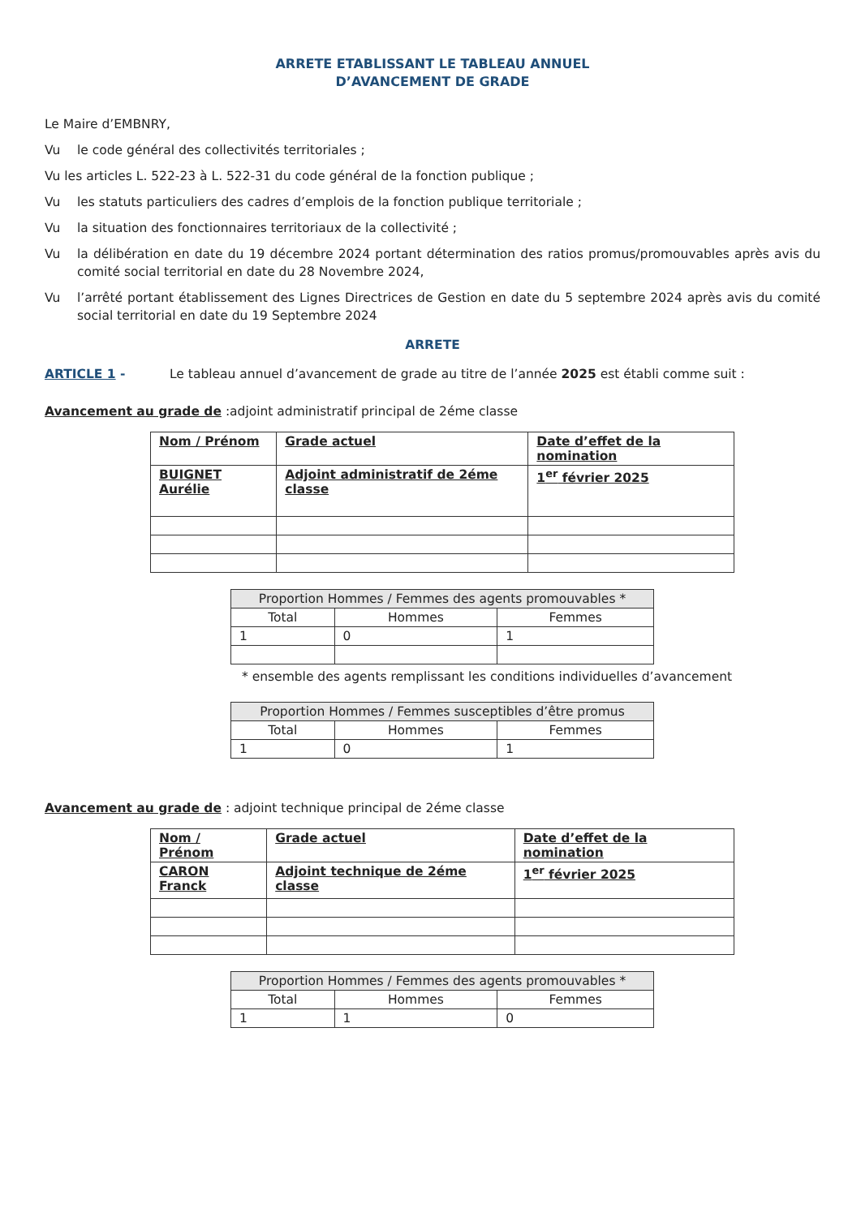ARRETE ETABLISSANT LE TABLEAU ANNUEL
D’AVANCEMENT DE GRADE
Le Maire d’EMBNRY,
Vu le code général des collectivités territoriales ;
Vu les articles L. 522-23 à L. 522-31 du code général de la fonction publique ;
Vu les statuts particuliers des cadres d’emplois de la fonction publique territoriale ;
Vu la situation des fonctionnaires territoriaux de la collectivité ;
Vu la délibération en date du 19 décembre 2024 portant détermination des ratios promus/promouvables après avis du comité social territorial en date du 28 Novembre 2024,
Vu l’arrêté portant établissement des Lignes Directrices de Gestion en date du 5 septembre 2024 après avis du comité social territorial en date du 19 Septembre 2024
ARRETE
ARTICLE 1 - Le tableau annuel d’avancement de grade au titre de l’année 2025 est établi comme suit :
Avancement au grade de :adjoint administratif principal de 2éme classe
| Nom / Prénom | Grade actuel | Date d’effet de la nomination |
| BUIGNET Aurélie | Adjoint administratif de 2éme classe | 1<sup>er</sup> février 2025 |
| Proportion Hommes / Femmes des agents promouvables * | | |
| --- | --- | --- |
| Total | Hommes | Femmes |
| 1 | 0 | 1 |
* ensemble des agents remplissant les conditions individuelles d’avancement
| Proportion Hommes / Femmes susceptibles d’être promus | | |
| --- | --- | --- |
| Total | Hommes | Femmes |
| 1 | 0 | 1 |
Avancement au grade de : adjoint technique principal de 2éme classe
| Nom / Prénom | Grade actuel | Date d’effet de la nomination |
| CARON Franck | Adjoint technique de 2éme classe | 1<sup>er</sup> février 2025 |
| Proportion Hommes / Femmes des agents promouvables * | | |
| --- | --- | --- |
| Total | Hommes | Femmes |
| 1 | 1 | 0 |